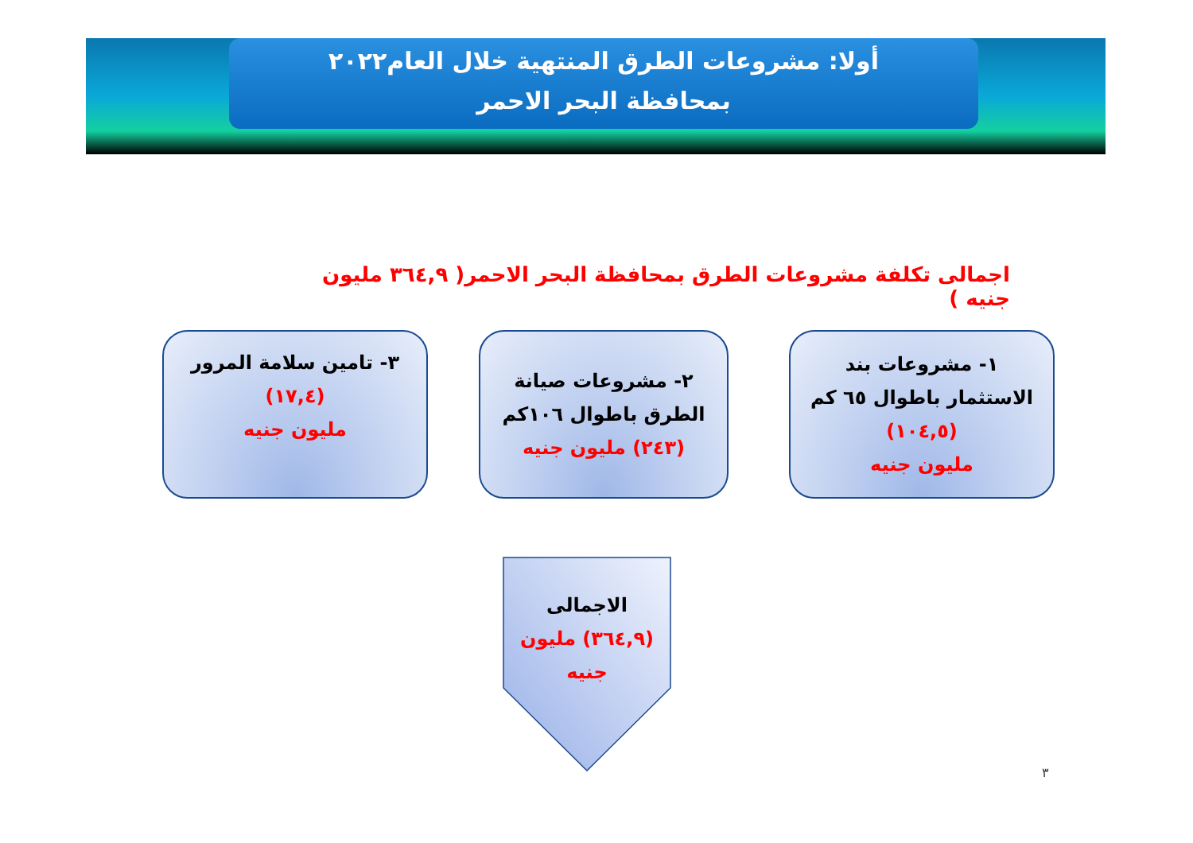أولا: مشروعات الطرق المنتهية خلال العام٢٠٢٢
بمحافظة البحر الاحمر
اجمالى تكلفة مشروعات الطرق بمحافظة البحر الاحمر( ٣٦٤,٩ مليون جنيه )
١- مشروعات بند
الاستثمار باطوال ٦٥ كم
(١٠٤,٥)
مليون جنيه
٢- مشروعات صيانة
الطرق باطوال ١٠٦كم
(٢٤٣) مليون جنيه
٣- تامين سلامة المرور
(١٧,٤)
مليون جنيه
الاجمالى
(٣٦٤,٩) مليون
جنيه
٣